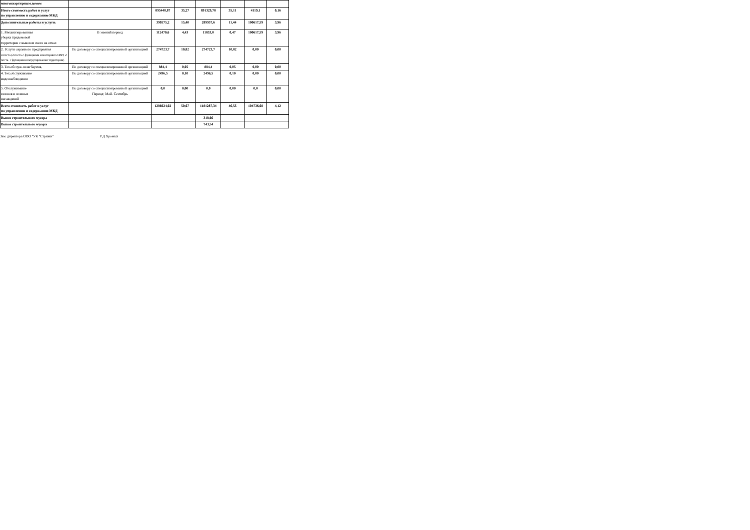| многоквартирным домом | | | | | | | |
| Итого стоимость работ и услуг по управлению и содержанию МКД | | 895448,87 | 35,27 | 891329,78 | 35,11 | 4119,1 | 0,16 |
| Дополнительные работы и услуги: | | 390575,2 | 15,40 | 289957,6 | 11,44 | 100617,59 | 3,96 |
| 1. Механизированная уборка придомовой территории с вывозом снега на отвал | В зимний период | 112470,6 | 4,43 | 11853,0 | 0,47 | 100617,59 | 3,96 |
| 2. Услуги охранного предприятия 4 поста (2 поста-с функциями мониторинга СВН; 2 поста- с функциями патрулирования территории) | По договору со специализированной организацией | 274723,7 | 10,82 | 274723,7 | 10,82 | 0,00 | 0,00 |
| 3. Тех.обслуж. шлагбаумов, | По договору со специализированной организацией | 884,4 | 0,05 | 884,4 | 0,05 | 0,00 | 0,00 |
| 4. Тех.обслуживание видеонаблюдения | По договору со специализированной организацией | 2496,5 | 0,10 | 2496,5 | 0,10 | 0,00 | 0,00 |
| 5. Обслуживание газонов и зеленых насаждений | По договору со специализированной организацией Период: Май- Сентябрь | 0,0 | 0,00 | 0,0 | 0,00 | 0,0 | 0,00 |
| Всего стоимость работ и услуг по управлению и содержанию МКД | | 1286024,02 | 50,67 | 1181287,34 | 46,55 | 104736,68 | 4,12 |
| Вывоз строительного мусора | | | | 318,66 | | | |
| Вывоз строительного мусора | | | | 743,54 | | | |
Зам. директора ООО "УК "Стрижи" Р.Д.Хромых